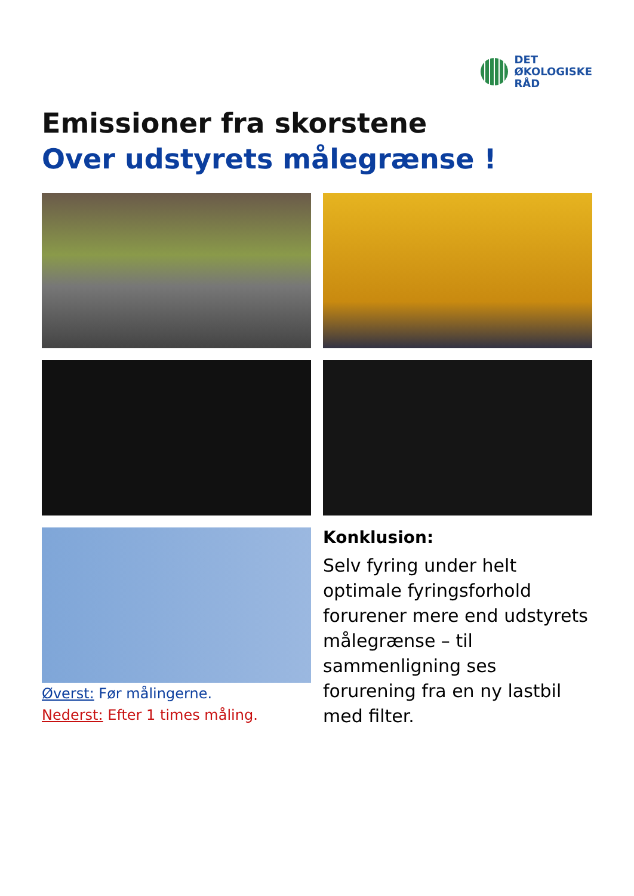DET
ØKOLOGISKE
RÅD
Emissioner fra skorstene
Over udstyrets målegrænse !
Øverst: Før målingerne.
Nederst: Efter 1 times måling.
Konklusion:
Selv fyring under helt optimale fyringsforhold forurener mere end udstyrets målegrænse – til sammenligning ses forurening fra en ny lastbil med filter.